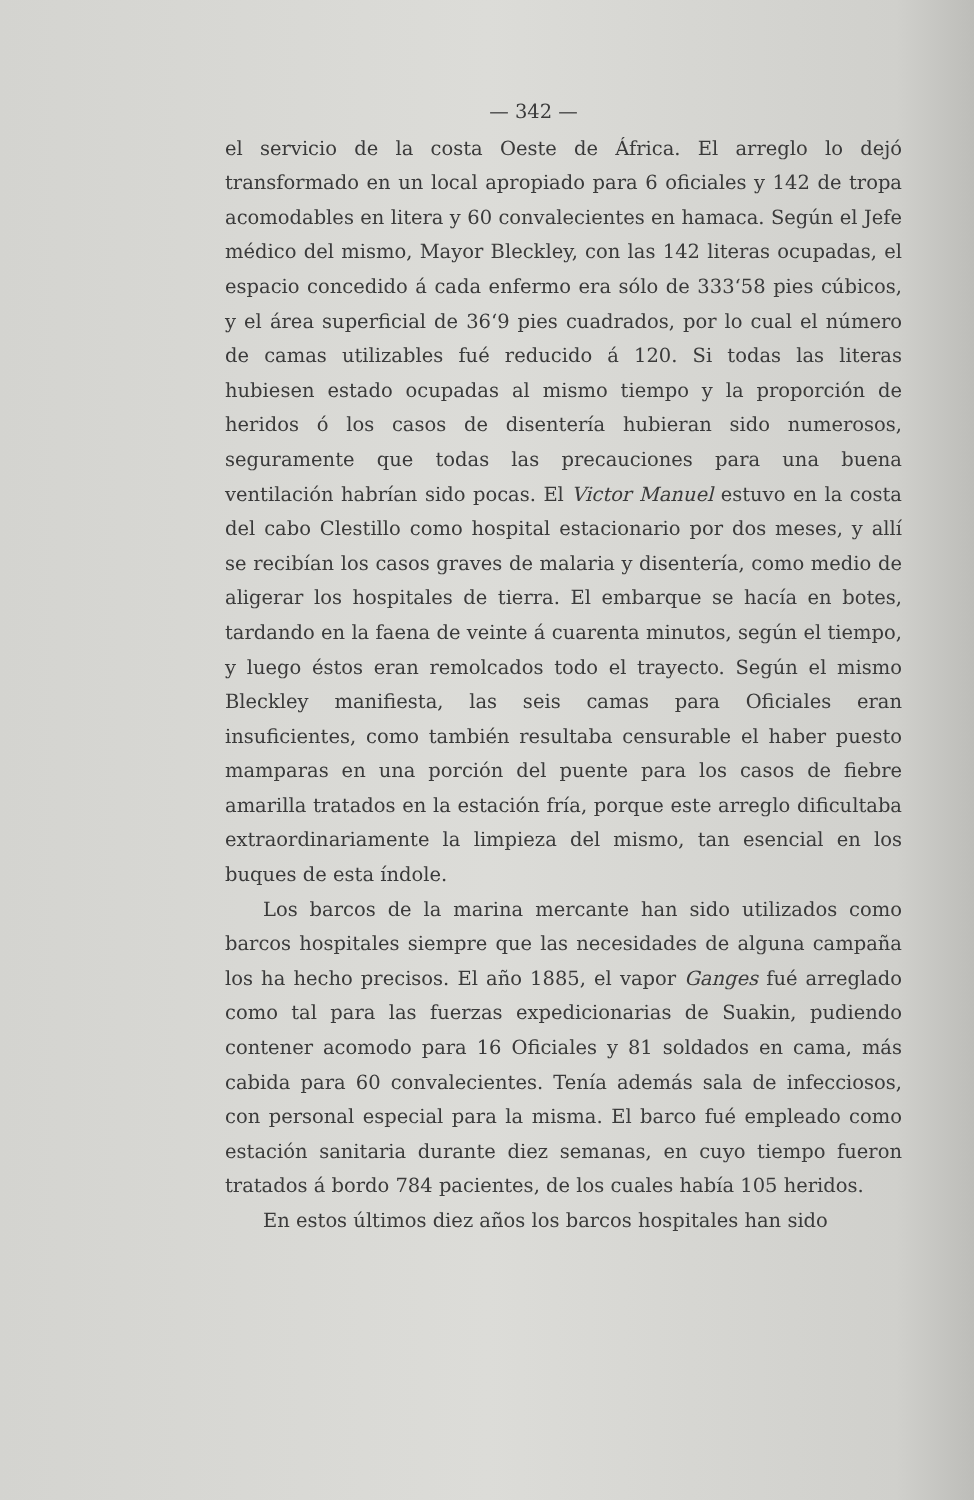— 342 —
el servicio de la costa Oeste de África. El arreglo lo dejó transformado en un local apropiado para 6 oficiales y 142 de tropa acomodables en litera y 60 convalecientes en hamaca. Según el Jefe médico del mismo, Mayor Bleckley, con las 142 literas ocupadas, el espacio concedido á cada enfermo era sólo de 333‘58 pies cúbicos, y el área superficial de 36‘9 pies cuadrados, por lo cual el número de camas utilizables fué reducido á 120. Si todas las literas hubiesen estado ocupadas al mismo tiempo y la proporción de heridos ó los casos de disentería hubieran sido numerosos, seguramente que todas las precauciones para una buena ventilación habrían sido pocas. El Victor Manuel estuvo en la costa del cabo Clestillo como hospital estacionario por dos meses, y allí se recibían los casos graves de malaria y disentería, como medio de aligerar los hospitales de tierra. El embarque se hacía en botes, tardando en la faena de veinte á cuarenta minutos, según el tiempo, y luego éstos eran remolcados todo el trayecto. Según el mismo Bleckley manifiesta, las seis camas para Oficiales eran insuficientes, como también resultaba censurable el haber puesto mamparas en una porción del puente para los casos de fiebre amarilla tratados en la estación fría, porque este arreglo dificultaba extraordinariamente la limpieza del mismo, tan esencial en los buques de esta índole.
Los barcos de la marina mercante han sido utilizados como barcos hospitales siempre que las necesidades de alguna campaña los ha hecho precisos. El año 1885, el vapor Ganges fué arreglado como tal para las fuerzas expedicionarias de Suakin, pudiendo contener acomodo para 16 Oficiales y 81 soldados en cama, más cabida para 60 convalecientes. Tenía además sala de infecciosos, con personal especial para la misma. El barco fué empleado como estación sanitaria durante diez semanas, en cuyo tiempo fueron tratados á bordo 784 pacientes, de los cuales había 105 heridos.
En estos últimos diez años los barcos hospitales han sido